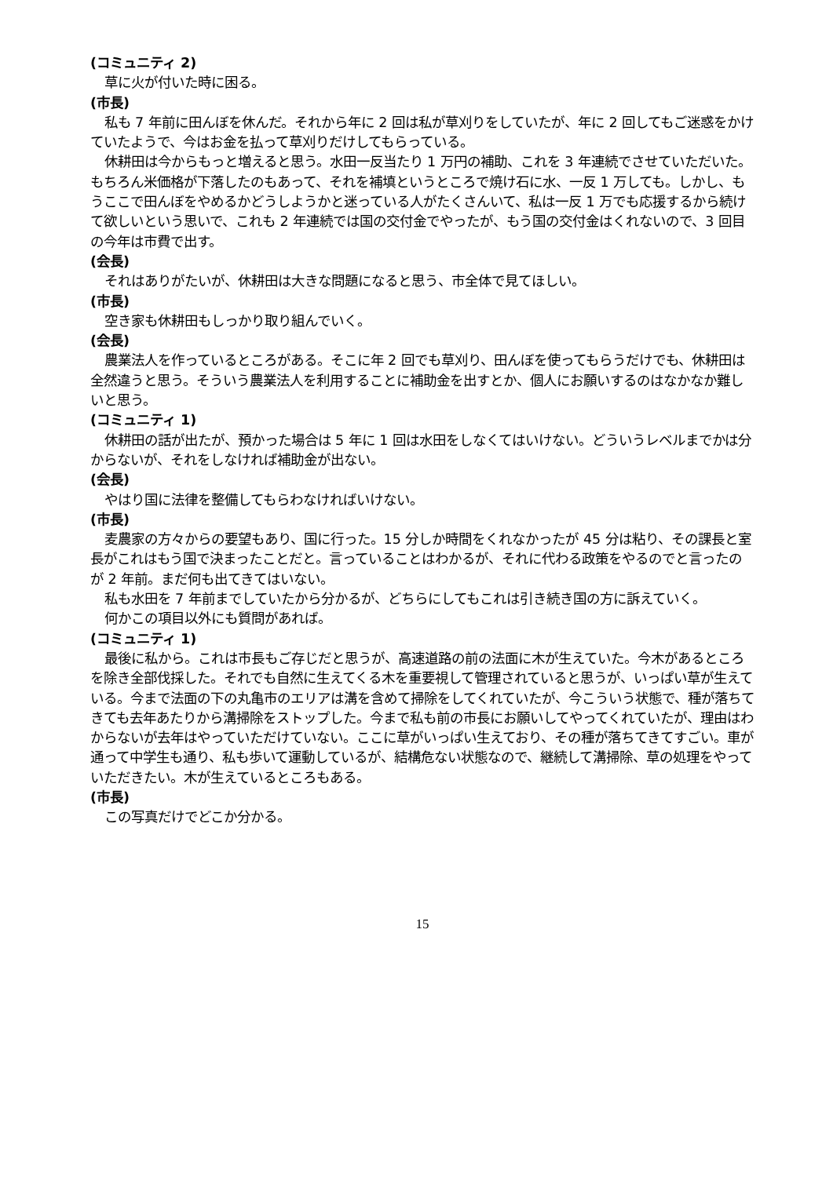(コミュニティ 2)
草に火が付いた時に困る。
(市長)
私も 7 年前に田んぼを休んだ。それから年に 2 回は私が草刈りをしていたが、年に 2 回してもご迷惑をかけていたようで、今はお金を払って草刈りだけしてもらっている。
休耕田は今からもっと増えると思う。水田一反当たり 1 万円の補助、これを 3 年連続でさせていただいた。もちろん米価格が下落したのもあって、それを補填というところで焼け石に水、一反 1 万しても。しかし、もうここで田んぼをやめるかどうしようかと迷っている人がたくさんいて、私は一反 1 万でも応援するから続けて欲しいという思いで、これも 2 年連続では国の交付金でやったが、もう国の交付金はくれないので、3 回目の今年は市費で出す。
(会長)
それはありがたいが、休耕田は大きな問題になると思う、市全体で見てほしい。
(市長)
空き家も休耕田もしっかり取り組んでいく。
(会長)
農業法人を作っているところがある。そこに年 2 回でも草刈り、田んぼを使ってもらうだけでも、休耕田は全然違うと思う。そういう農業法人を利用することに補助金を出すとか、個人にお願いするのはなかなか難しいと思う。
(コミュニティ 1)
休耕田の話が出たが、預かった場合は 5 年に 1 回は水田をしなくてはいけない。どういうレベルまでかは分からないが、それをしなければ補助金が出ない。
(会長)
やはり国に法律を整備してもらわなければいけない。
(市長)
麦農家の方々からの要望もあり、国に行った。15 分しか時間をくれなかったが 45 分は粘り、その課長と室長がこれはもう国で決まったことだと。言っていることはわかるが、それに代わる政策をやるのでと言ったのが 2 年前。まだ何も出てきてはいない。
私も水田を 7 年前までしていたから分かるが、どちらにしてもこれは引き続き国の方に訴えていく。
何かこの項目以外にも質問があれば。
(コミュニティ 1)
最後に私から。これは市長もご存じだと思うが、高速道路の前の法面に木が生えていた。今木があるところを除き全部伐採した。それでも自然に生えてくる木を重要視して管理されていると思うが、いっぱい草が生えている。今まで法面の下の丸亀市のエリアは溝を含めて掃除をしてくれていたが、今こういう状態で、種が落ちてきても去年あたりから溝掃除をストップした。今まで私も前の市長にお願いしてやってくれていたが、理由はわからないが去年はやっていただけていない。ここに草がいっぱい生えており、その種が落ちてきてすごい。車が通って中学生も通り、私も歩いて運動しているが、結構危ない状態なので、継続して溝掃除、草の処理をやっていただきたい。木が生えているところもある。
(市長)
この写真だけでどこか分かる。
15